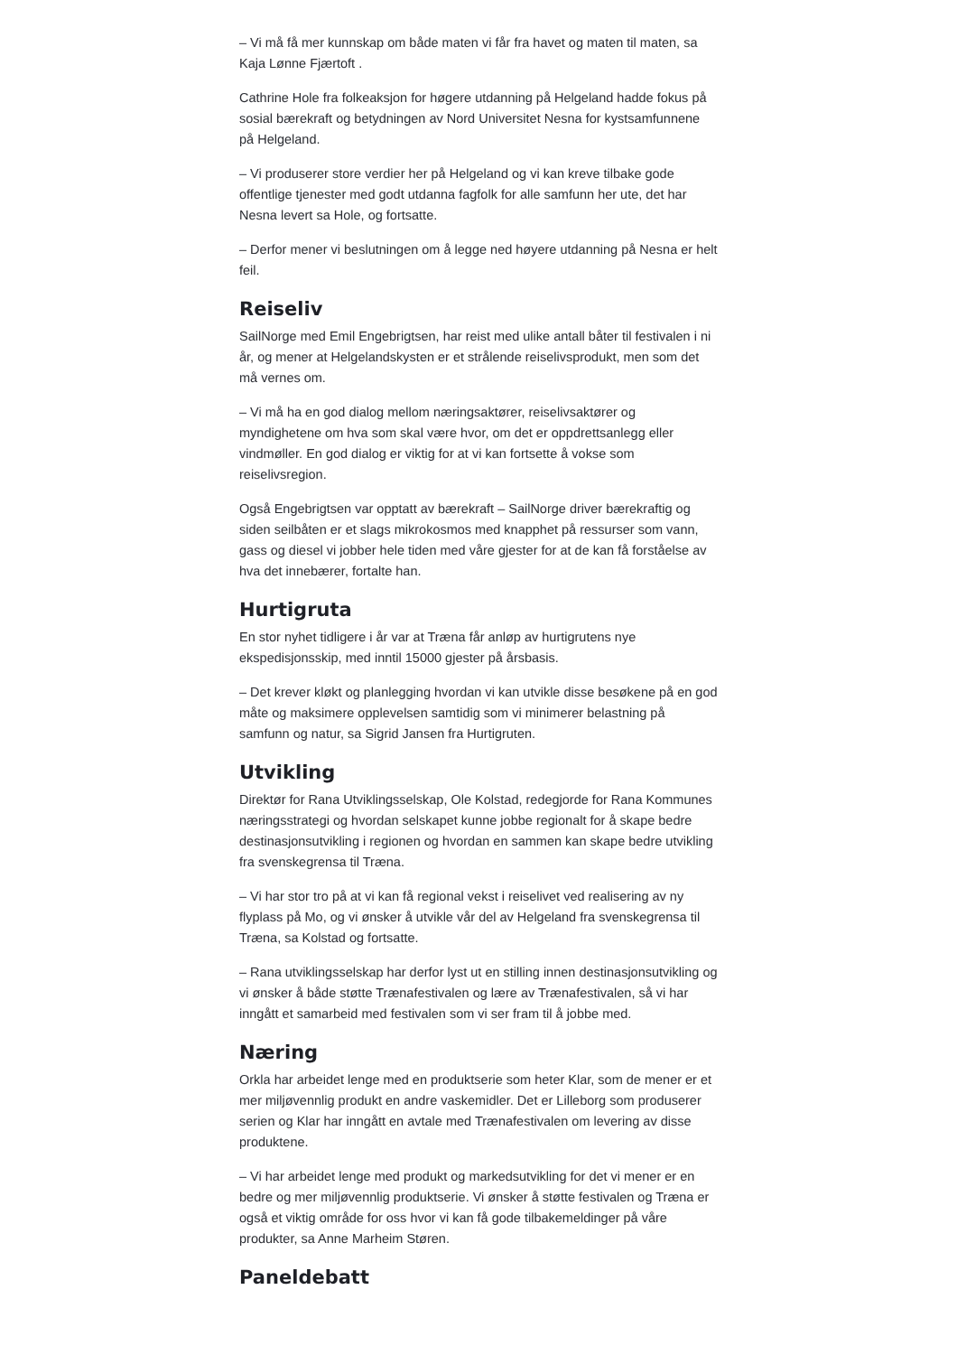– Vi må få mer kunnskap om både maten vi får fra havet og maten til maten, sa Kaja Lønne Fjærtoft .
Cathrine Hole fra folkeaksjon for høgere utdanning på Helgeland hadde fokus på sosial bærekraft og betydningen av Nord Universitet Nesna for kystsamfunnene på Helgeland.
– Vi produserer store verdier her på Helgeland og vi kan kreve tilbake gode offentlige tjenester med godt utdanna fagfolk for alle samfunn her ute, det har Nesna levert sa Hole, og fortsatte.
– Derfor mener vi beslutningen om å legge ned høyere utdanning på Nesna er helt feil.
Reiseliv
SailNorge med Emil Engebrigtsen, har reist med ulike antall båter til festivalen i ni år, og mener at Helgelandskysten er et strålende reiselivsprodukt, men som det må vernes om.
– Vi må ha en god dialog mellom næringsaktører, reiselivsaktører og myndighetene om hva som skal være hvor, om det er oppdrettsanlegg eller vindmøller. En god dialog er viktig for at vi kan fortsette å vokse som reiselivsregion.
Også Engebrigtsen var opptatt av bærekraft – SailNorge driver bærekraftig og siden seilbåten er et slags mikrokosmos med knapphet på ressurser som vann, gass og diesel vi jobber hele tiden med våre gjester for at de kan få forståelse av hva det innebærer, fortalte han.
Hurtigruta
En stor nyhet tidligere i år var at Træna får anløp av hurtigrutens nye ekspedisjonsskip, med inntil 15000 gjester på årsbasis.
– Det krever kløkt og planlegging hvordan vi kan utvikle disse besøkene på en god måte og maksimere opplevelsen samtidig som vi minimerer belastning på samfunn og natur, sa Sigrid Jansen fra Hurtigruten.
Utvikling
Direktør for Rana Utviklingsselskap, Ole Kolstad, redegjorde for Rana Kommunes næringsstrategi og hvordan selskapet kunne jobbe regionalt for å skape bedre destinasjonsutvikling i regionen og hvordan en sammen kan skape bedre utvikling fra svenskegrensa til Træna.
– Vi har stor tro på at vi kan få regional vekst i reiselivet ved realisering av ny flyplass på Mo, og vi ønsker å utvikle vår del av Helgeland fra svenskegrensa til Træna, sa Kolstad og fortsatte.
– Rana utviklingsselskap har derfor lyst ut en stilling innen destinasjonsutvikling og vi ønsker å både støtte Trænafestivalen og lære av Trænafestivalen, så vi har inngått et samarbeid med festivalen som vi ser fram til å jobbe med.
Næring
Orkla har arbeidet lenge med en produktserie som heter Klar, som de mener er et mer miljøvennlig produkt en andre vaskemidler. Det er Lilleborg som produserer serien og Klar har inngått en avtale med Trænafestivalen om levering av disse produktene.
– Vi har arbeidet lenge med produkt og markedsutvikling for det vi mener er en bedre og mer miljøvennlig produktserie. Vi ønsker å støtte festivalen og Træna er også et viktig område for oss hvor vi kan få gode tilbakemeldinger på våre produkter, sa Anne Marheim Støren.
Paneldebatt